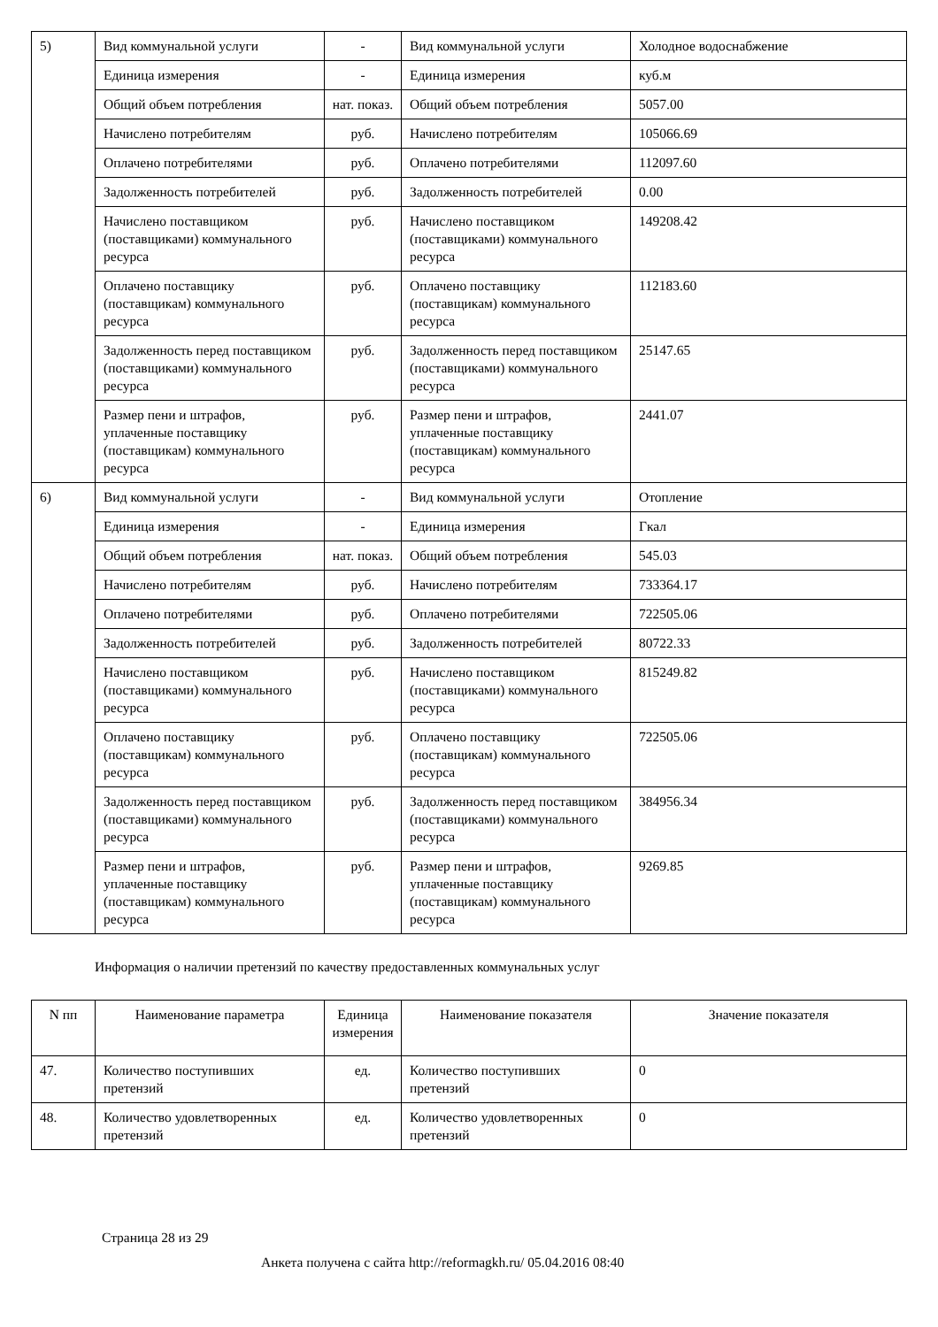| 5) | Вид коммунальной услуги | - | Вид коммунальной услуги | Холодное водоснабжение |
| | Единица измерения | - | Единица измерения | куб.м |
| | Общий объем потребления | нат. показ. | Общий объем потребления | 5057.00 |
| | Начислено потребителям | руб. | Начислено потребителям | 105066.69 |
| | Оплачено потребителями | руб. | Оплачено потребителями | 112097.60 |
| | Задолженность потребителей | руб. | Задолженность потребителей | 0.00 |
| | Начислено поставщиком (поставщиками) коммунального ресурса | руб. | Начислено поставщиком (поставщиками) коммунального ресурса | 149208.42 |
| | Оплачено поставщику (поставщикам) коммунального ресурса | руб. | Оплачено поставщику (поставщикам) коммунального ресурса | 112183.60 |
| | Задолженность перед поставщиком (поставщиками) коммунального ресурса | руб. | Задолженность перед поставщиком (поставщиками) коммунального ресурса | 25147.65 |
| | Размер пени и штрафов, уплаченные поставщику (поставщикам) коммунального ресурса | руб. | Размер пени и штрафов, уплаченные поставщику (поставщикам) коммунального ресурса | 2441.07 |
| 6) | Вид коммунальной услуги | - | Вид коммунальной услуги | Отопление |
| | Единица измерения | - | Единица измерения | Гкал |
| | Общий объем потребления | нат. показ. | Общий объем потребления | 545.03 |
| | Начислено потребителям | руб. | Начислено потребителям | 733364.17 |
| | Оплачено потребителями | руб. | Оплачено потребителями | 722505.06 |
| | Задолженность потребителей | руб. | Задолженность потребителей | 80722.33 |
| | Начислено поставщиком (поставщиками) коммунального ресурса | руб. | Начислено поставщиком (поставщиками) коммунального ресурса | 815249.82 |
| | Оплачено поставщику (поставщикам) коммунального ресурса | руб. | Оплачено поставщику (поставщикам) коммунального ресурса | 722505.06 |
| | Задолженность перед поставщиком (поставщиками) коммунального ресурса | руб. | Задолженность перед поставщиком (поставщиками) коммунального ресурса | 384956.34 |
| | Размер пени и штрафов, уплаченные поставщику (поставщикам) коммунального ресурса | руб. | Размер пени и штрафов, уплаченные поставщику (поставщикам) коммунального ресурса | 9269.85 |
Информация о наличии претензий по качеству предоставленных коммунальных услуг
| N пп | Наименование параметра | Единица измерения | Наименование показателя | Значение показателя |
| --- | --- | --- | --- | --- |
| 47. | Количество поступивших претензий | ед. | Количество поступивших претензий | 0 |
| 48. | Количество удовлетворенных претензий | ед. | Количество удовлетворенных претензий | 0 |
Страница 28 из 29
Анкета получена с сайта http://reformagkh.ru/ 05.04.2016 08:40